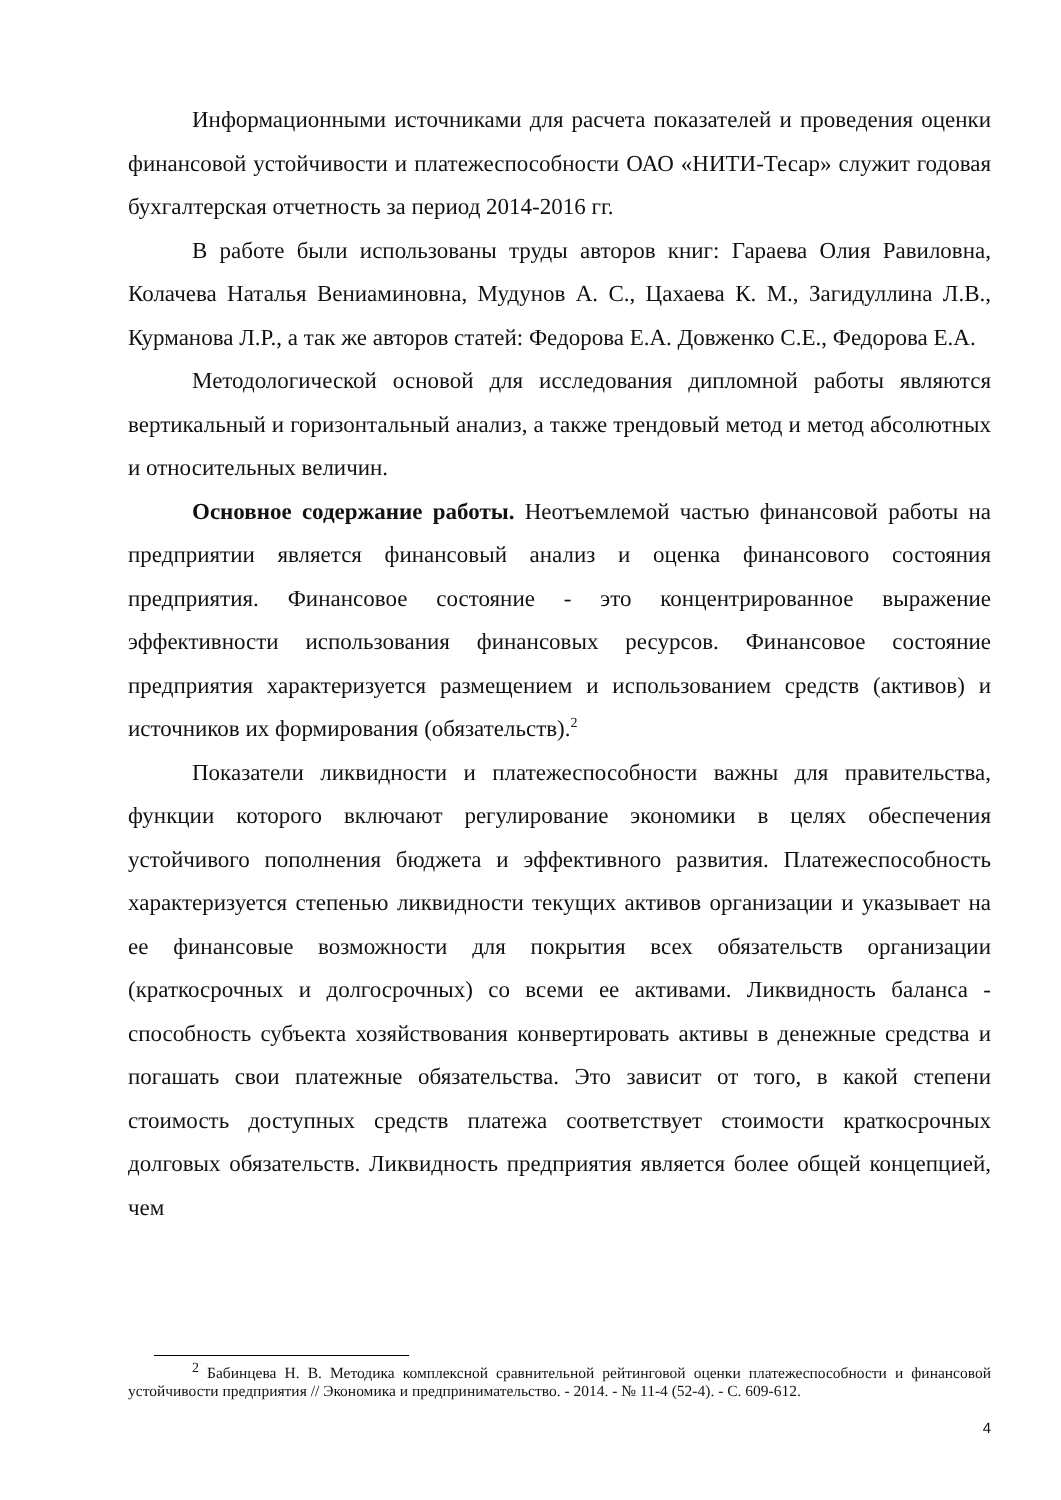Информационными источниками для расчета показателей и проведения оценки финансовой устойчивости и платежеспособности ОАО «НИТИ-Тесар» служит годовая бухгалтерская отчетность за период 2014-2016 гг.
В работе были использованы труды авторов книг: Гараева Олия Равиловна, Колачева Наталья Вениаминовна, Мудунов А. С., Цахаева К. М., Загидуллина Л.В., Курманова Л.Р., а так же авторов статей: Федорова Е.А. Довженко С.Е., Федорова Е.А.
Методологической основой для исследования дипломной работы являются вертикальный и горизонтальный анализ, а также трендовый метод и метод абсолютных и относительных величин.
Основное содержание работы. Неотъемлемой частью финансовой работы на предприятии является финансовый анализ и оценка финансового состояния предприятия. Финансовое состояние - это концентрированное выражение эффективности использования финансовых ресурсов. Финансовое состояние предприятия характеризуется размещением и использованием средств (активов) и источников их формирования (обязательств).<sup>2</sup>
Показатели ликвидности и платежеспособности важны для правительства, функции которого включают регулирование экономики в целях обеспечения устойчивого пополнения бюджета и эффективного развития. Платежеспособность характеризуется степенью ликвидности текущих активов организации и указывает на ее финансовые возможности для покрытия всех обязательств организации (краткосрочных и долгосрочных) со всеми ее активами. Ликвидность баланса - способность субъекта хозяйствования конвертировать активы в денежные средства и погашать свои платежные обязательства. Это зависит от того, в какой степени стоимость доступных средств платежа соответствует стоимости краткосрочных долговых обязательств. Ликвидность предприятия является более общей концепцией, чем
<sup>2</sup> Бабинцева Н. В. Методика комплексной сравнительной рейтинговой оценки платежеспособности и финансовой устойчивости предприятия // Экономика и предпринимательство. - 2014. - № 11-4 (52-4). - С. 609-612.
4